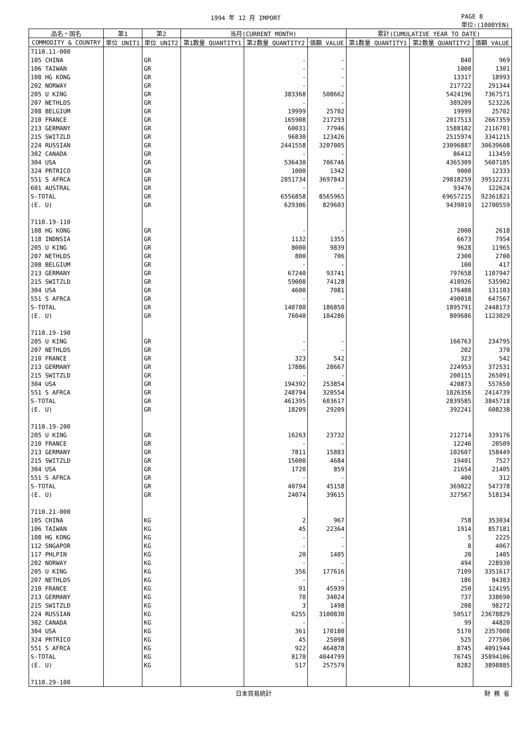1994 年 12 月 IMPORT PAGE 8
単位:(1000YEN)
| 品名・国名 | 第1 | 第2 | 当月(CURRENT MONTH) | | | 累計(CUMULATIVE YEAR TO DATE) | | |
| --- | --- | --- | --- | --- | --- | --- | --- | --- |
| COMMODITY & COUNTRY | 単位 UNIT1 | 単位 UNIT2 | 第1数量 QUANTITY1 | 第2数量 QUANTITY2 | 価額 VALUE | 第1数量 QUANTITY1 | 第2数量 QUANTITY2 | 価額 VALUE |
| 7110.11-000 | | | | | | | | |
| 105 CHINA | | GR | | - | - | | 840 | 969 |
| 106 TAIWAN | | GR | | - | - | | 1000 | 1301 |
| 108 HG KONG | | GR | | - | - | | 13317 | 18993 |
| 202 NORWAY | | GR | | - | - | | 217722 | 291344 |
| 205 U KING | | GR | | 383368 | 508662 | | 5424196 | 7367571 |
| 207 NETHLDS | | GR | | - | - | | 389209 | 523226 |
| 208 BELGIUM | | GR | | 19999 | 25702 | | 19999 | 25702 |
| 210 FRANCE | | GR | | 165908 | 217293 | | 2017513 | 2667359 |
| 213 GERMANY | | GR | | 60031 | 77946 | | 1588102 | 2116701 |
| 215 SWITZLD | | GR | | 96830 | 123426 | | 2515974 | 3341215 |
| 224 RUSSIAN | | GR | | 2441558 | 3207005 | | 23096887 | 30639608 |
| 302 CANADA | | GR | | - | - | | 86412 | 113459 |
| 304 USA | | GR | | 536430 | 706746 | | 4365309 | 5607185 |
| 324 PRTRICO | | GR | | 1000 | 1342 | | 9000 | 12333 |
| 551 S AFRCA | | GR | | 2851734 | 3697843 | | 29818259 | 39512231 |
| 601 AUSTRAL | | GR | | - | - | | 93476 | 122624 |
| S-TOTAL | | GR | | 6556858 | 8565965 | | 69657215 | 92361821 |
| (E. U) | | GR | | 629306 | 829603 | | 9439019 | 12700559 |
| 7110.19-110 | | | | | | | | |
| 108 HG KONG | | GR | | - | - | | 2000 | 2618 |
| 118 INDNSIA | | GR | | 1132 | 1355 | | 6673 | 7954 |
| 205 U KING | | GR | | 8000 | 9839 | | 9628 | 11965 |
| 207 NETHLDS | | GR | | 800 | 706 | | 2300 | 2700 |
| 208 BELGIUM | | GR | | - | - | | 100 | 417 |
| 213 GERMANY | | GR | | 67240 | 93741 | | 797658 | 1107947 |
| 215 SWITZLD | | GR | | 59008 | 74128 | | 410926 | 535902 |
| 304 USA | | GR | | 4600 | 7081 | | 176488 | 131103 |
| 551 S AFRCA | | GR | | - | - | | 490018 | 647567 |
| S-TOTAL | | GR | | 140780 | 186850 | | 1895791 | 2448173 |
| (E. U) | | GR | | 76040 | 104286 | | 809686 | 1123029 |
| 7110.19-190 | | | | | | | | |
| 205 U KING | | GR | | - | - | | 166763 | 234795 |
| 207 NETHLDS | | GR | | - | - | | 202 | 370 |
| 210 FRANCE | | GR | | 323 | 542 | | 323 | 542 |
| 213 GERMANY | | GR | | 17886 | 28667 | | 224953 | 372531 |
| 215 SWITZLD | | GR | | - | - | | 200115 | 265091 |
| 304 USA | | GR | | 194392 | 253854 | | 420873 | 557650 |
| 551 S AFRCA | | GR | | 248794 | 320554 | | 1826356 | 2414739 |
| S-TOTAL | | GR | | 461395 | 603617 | | 2839585 | 3845718 |
| (E. U) | | GR | | 18209 | 29209 | | 392241 | 608238 |
| 7110.19-200 | | | | | | | | |
| 205 U KING | | GR | | 16263 | 23732 | | 212714 | 339176 |
| 210 FRANCE | | GR | | - | - | | 12246 | 20509 |
| 213 GERMANY | | GR | | 7811 | 15883 | | 102607 | 158449 |
| 215 SWITZLD | | GR | | 15000 | 4684 | | 19401 | 7527 |
| 304 USA | | GR | | 1720 | 859 | | 21654 | 21405 |
| 551 S AFRCA | | GR | | - | - | | 400 | 312 |
| S-TOTAL | | GR | | 40794 | 45158 | | 369022 | 547378 |
| (E. U) | | GR | | 24074 | 39615 | | 327567 | 518134 |
| 7110.21-000 | | | | | | | | |
| 105 CHINA | | KG | | 2 | 967 | | 758 | 353034 |
| 106 TAIWAN | | KG | | 45 | 22364 | | 1914 | 857181 |
| 108 HG KONG | | KG | | - | - | | 5 | 2225 |
| 112 SNGAPOR | | KG | | - | - | | 8 | 4067 |
| 117 PHLPIN | | KG | | 20 | 1405 | | 20 | 1405 |
| 202 NORWAY | | KG | | - | - | | 494 | 228930 |
| 205 U KING | | KG | | 356 | 177616 | | 7109 | 3351617 |
| 207 NETHLDS | | KG | | - | - | | 186 | 84383 |
| 210 FRANCE | | KG | | 91 | 45939 | | 250 | 124195 |
| 213 GERMANY | | KG | | 70 | 34024 | | 737 | 338690 |
| 215 SWITZLD | | KG | | 3 | 1498 | | 208 | 98272 |
| 224 RUSSIAN | | KG | | 6255 | 3100830 | | 50517 | 23678829 |
| 302 CANADA | | KG | | - | - | | 99 | 44820 |
| 304 USA | | KG | | 361 | 170180 | | 5170 | 2357008 |
| 324 PRTRICO | | KG | | 45 | 25098 | | 525 | 277506 |
| 551 S AFRCA | | KG | | 922 | 464878 | | 8745 | 4091944 |
| S-TOTAL | | KG | | 8170 | 4044799 | | 76745 | 35894106 |
| (E. U) | | KG | | 517 | 257579 | | 8282 | 3898885 |
| 7110.29-100 | | | | | | | | |
日本貿易統計 財 務 省